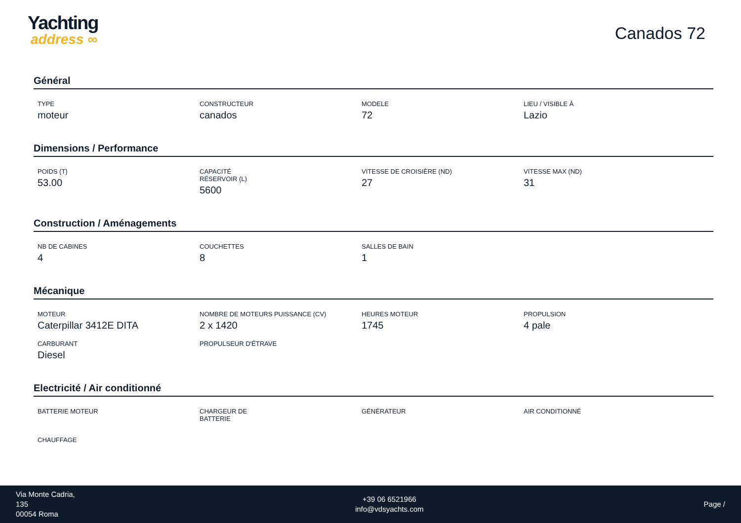Yachting
address ∞
Canados 72
Général
TYPE
moteur
CONSTRUCTEUR
canados
MODELE
72
LIEU / VISIBLE À
Lazio
Dimensions / Performance
POIDS (T)
53.00
CAPACITÉ RÉSERVOIR (L)
5600
VITESSE DE CROISIÈRE (ND)
27
VITESSE MAX (ND)
31
Construction / Aménagements
NB DE CABINES
4
COUCHETTES
8
SALLES DE BAIN
1
Mécanique
MOTEUR
Caterpillar 3412E DITA
NOMBRE DE MOTEURS PUISSANCE (CV)
2 x 1420
HEURES MOTEUR
1745
PROPULSION
4 pale
CARBURANT
Diesel
PROPULSEUR D'ÉTRAVE
Electricité / Air conditionné
BATTERIE MOTEUR
CHARGEUR DE BATTERIE
GÉNÉRATEUR
AIR CONDITIONNÉ
CHAUFFAGE
Via Monte Cadria,
135
00054 Roma
+39 06 6521966
info@vdsyachts.com
Page /